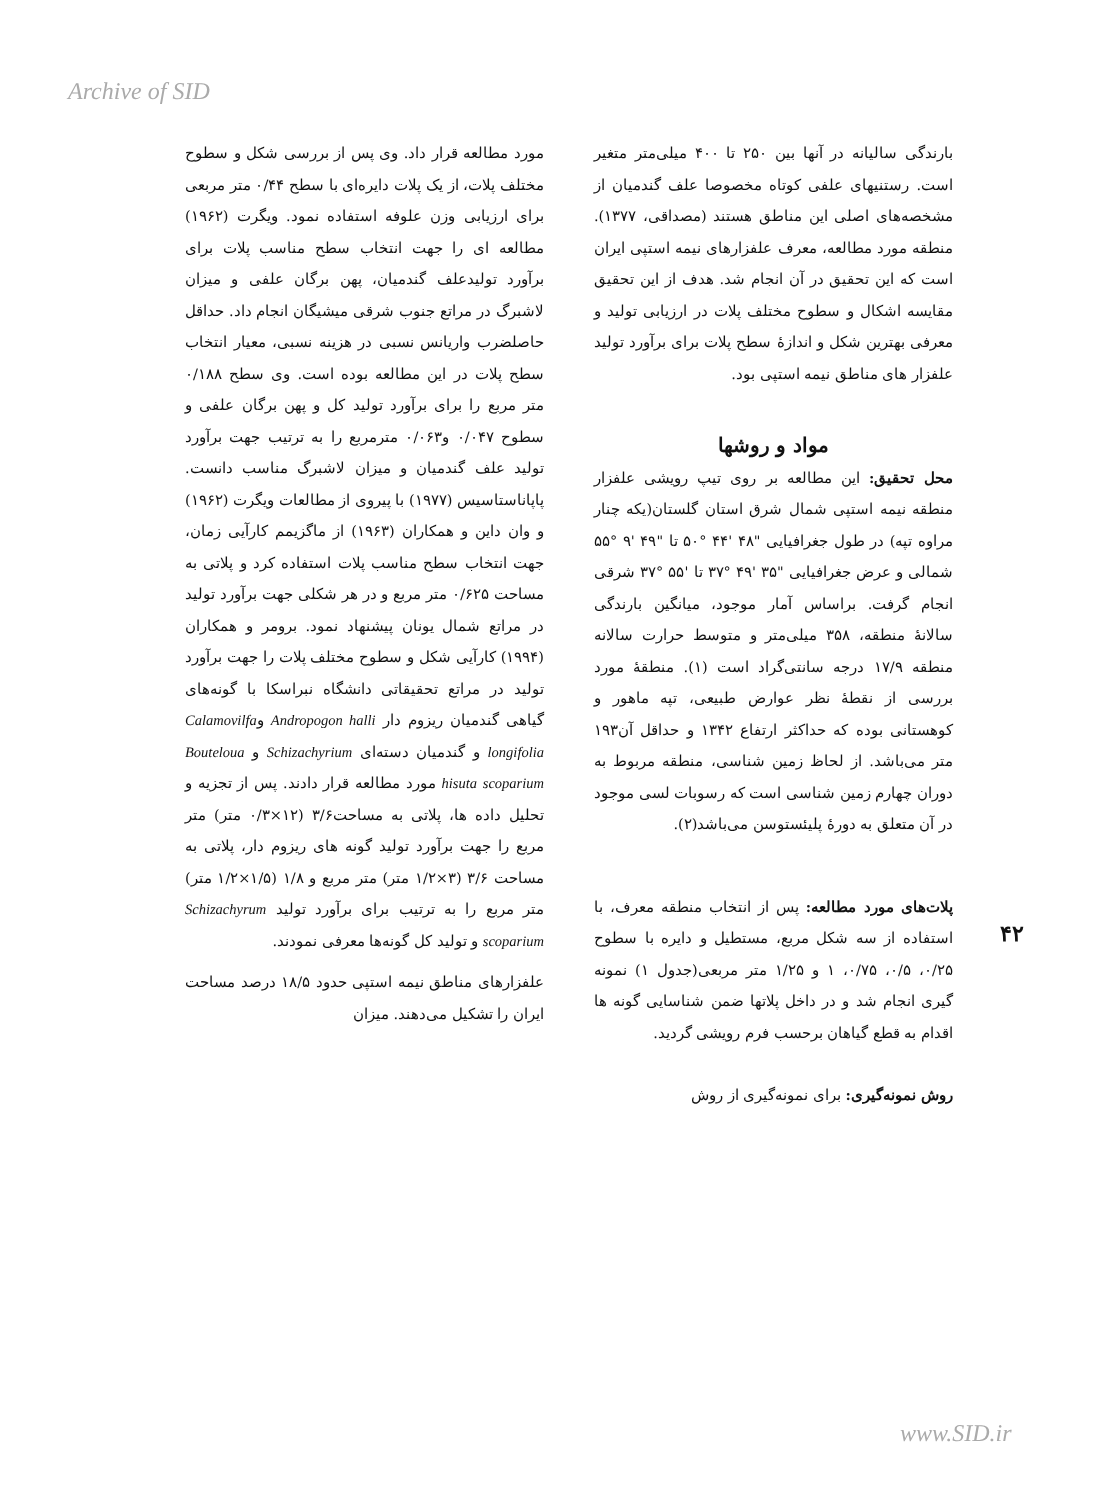Archive of SID
مورد مطالعه قرار داد. وی پس از بررسی شکل و سطوح مختلف پلات، از یک پلات دایره‌ای با سطح ۰/۴۴ متر مربعی برای ارزیابی وزن علوفه استفاده نمود. ویگرت (۱۹۶۲) مطالعه ای را جهت انتخاب سطح مناسب پلات برای برآورد تولیدعلف گندمیان، پهن برگان علفی و میزان لاشبرگ در مراتع جنوب شرقی میشیگان انجام داد. حداقل حاصلضرب واریانس نسبی در هزینه نسبی، معیار انتخاب سطح پلات در این مطالعه بوده است. وی سطح ۰/۱۸۸ متر مربع را برای برآورد تولید کل و پهن برگان علفی و سطوح ۰/۰۴۷ و۰/۰۶۳ مترمربع را به ترتیب جهت برآورد تولید علف گندمیان و میزان لاشبرگ مناسب دانست. پاپاناستاسیس (۱۹۷۷) با پیروی از مطالعات ویگرت (۱۹۶۲) و وان داین و همکاران (۱۹۶۳) از ماگزیمم کارآیی زمان، جهت انتخاب سطح مناسب پلات استفاده کرد و پلاتی به مساحت ۰/۶۲۵ متر مربع و در هر شکلی جهت برآورد تولید در مراتع شمال یونان پیشنهاد نمود. برومر و همکاران (۱۹۹۴) کارآیی شکل و سطوح مختلف پلات را جهت برآورد تولید در مراتع تحقیقاتی دانشگاه نبراسکا با گونه‌های گیاهی گندمیان ریزوم دار Andropogon halli وCalamovilfa longifolia و گندمیان دسته‌ای Schizachyrium و Bouteloua hisuta scoparium مورد مطالعه قرار دادند. پس از تجزیه و تحلیل داده ها، پلاتی به مساحت۳/۶ (۱۲×۰/۳ متر) متر مربع را جهت برآورد تولید گونه های ریزوم دار، پلاتی به مساحت ۳/۶ (۳×۱/۲ متر) متر مربع و ۱/۸ (۱/۵×۱/۲ متر) متر مربع را به ترتیب برای برآورد تولید Schizachyrum scoparium و تولید کل گونه‌ها معرفی نمودند.
علفزارهای مناطق نیمه استپی حدود ۱۸/۵ درصد مساحت ایران را تشکیل می‌دهند. میزان
بارندگی سالیانه در آنها بین ۲۵۰ تا ۴۰۰ میلی‌متر متغیر است. رستنیهای علفی کوتاه مخصوصا علف گندمیان از مشخصه‌های اصلی این مناطق هستند (مصداقی، ۱۳۷۷). منطقه مورد مطالعه، معرف علفزارهای نیمه استپی ایران است که این تحقیق در آن انجام شد. هدف از این تحقیق مقایسه اشکال و سطوح مختلف پلات در ارزیابی تولید و معرفی بهترین شکل و اندازهٔ سطح پلات برای برآورد تولید علفزار های مناطق نیمه استپی بود.
مواد و روشها
محل تحقیق: این مطالعه بر روی تیپ رویشی علفزار منطقه نیمه استپی شمال شرق استان گلستان(یکه چنار مراوه تپه) در طول جغرافیایی "۴۸ '۴۴ °۵۰ تا "۴۹ '۹ °۵۵ شمالی و عرض جغرافیایی "۳۵ '۴۹ °۳۷ تا '۵۵ °۳۷ شرقی انجام گرفت. براساس آمار موجود، میانگین بارندگی سالانهٔ منطقه، ۳۵۸ میلی‌متر و متوسط حرارت سالانه منطقه ۱۷/۹ درجه سانتی‌گراد است (۱). منطقهٔ مورد بررسی از نقطهٔ نظر عوارض طبیعی، تپه ماهور و کوهستانی بوده که حداکثر ارتفاع ۱۳۴۲ و حداقل آن۱۹۳ متر می‌باشد. از لحاظ زمین شناسی، منطقه مربوط به دوران چهارم زمین شناسی است که رسوبات لسی موجود در آن متعلق به دورهٔ پلیئستوسن می‌باشد(۲).
پلات‌های مورد مطالعه: پس از انتخاب منطقه معرف، با استفاده از سه شکل مربع، مستطیل و دایره با سطوح ۰/۲۵، ۰/۵، ۰/۷۵، ۱ و ۱/۲۵ متر مربعی(جدول ۱) نمونه گیری انجام شد و در داخل پلاتها ضمن شناسایی گونه ها اقدام به قطع گیاهان برحسب فرم رویشی گردید.
روش نمونه‌گیری: برای نمونه‌گیری از روش
۴۲
www.SID.ir